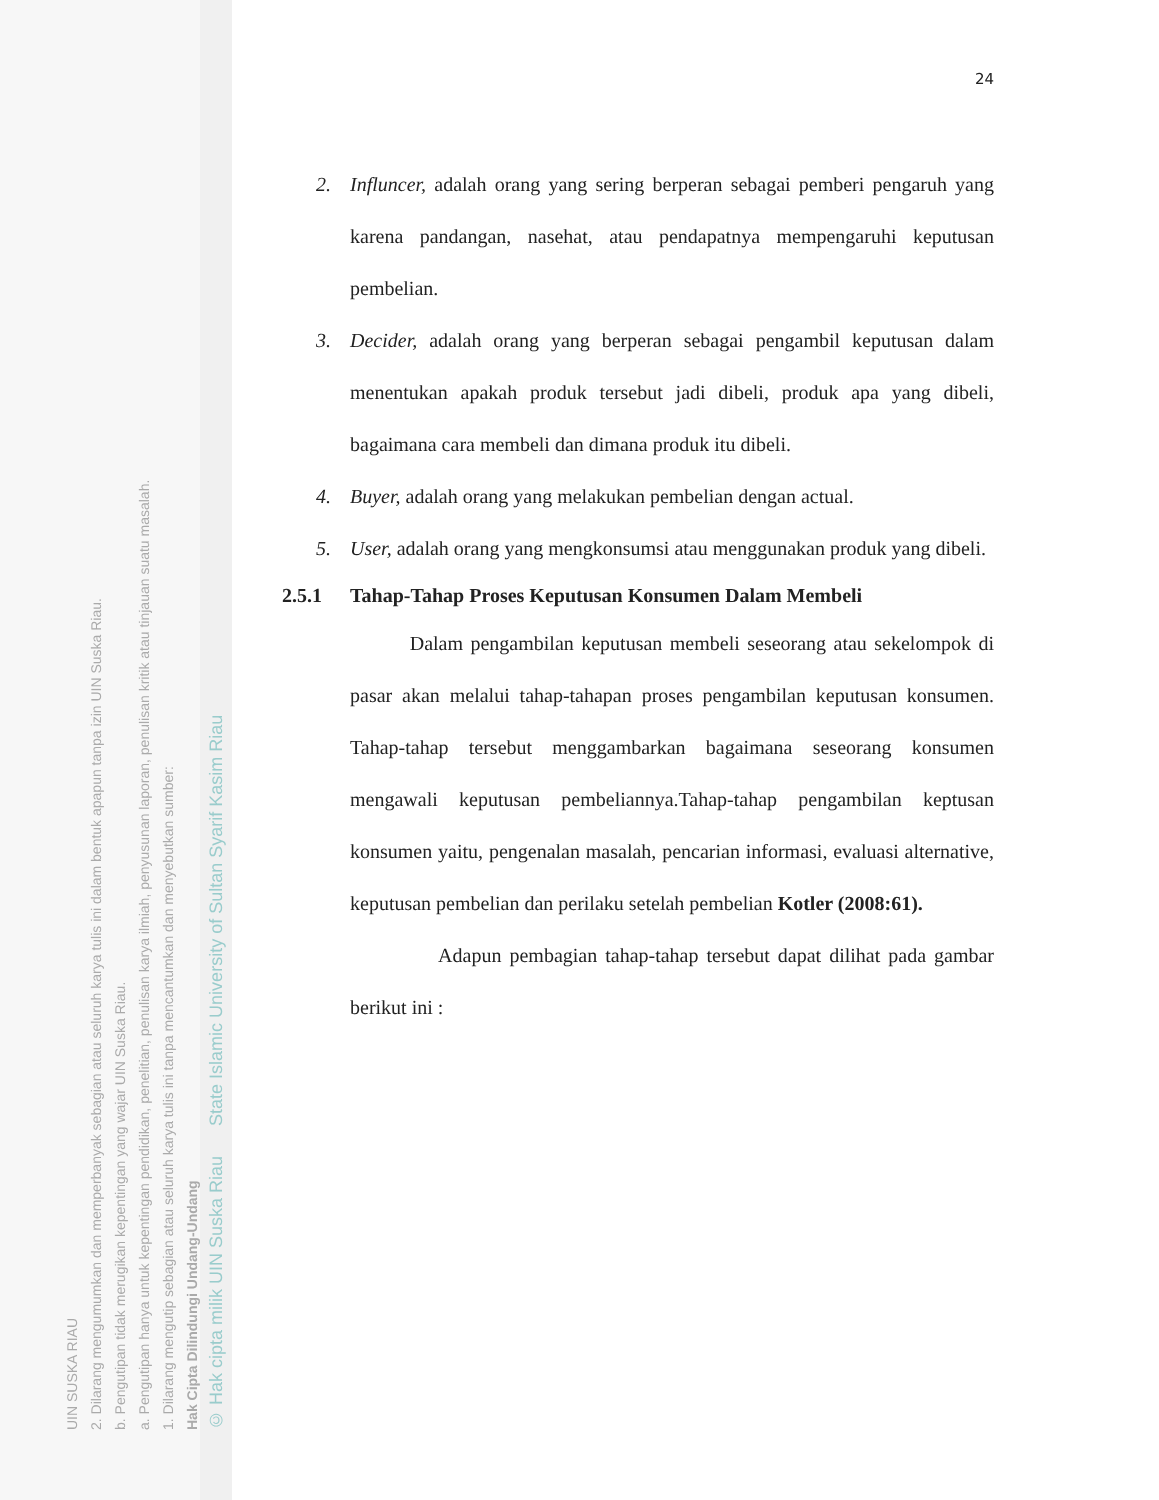UIN SUSKA RIAU
2. Dilarang mengumumkan dan memperbanyak sebagian atau seluruh karya tulis ini dalam bentuk apapun tanpa izin UIN Suska Riau.
b. Pengutipan tidak merugikan kepentingan yang wajar UIN Suska Riau.
a. Pengutipan hanya untuk kepentingan pendidikan, penelitian, penulisan karya ilmiah, penyusunan laporan, penulisan kritik atau tinjauan suatu masalah.
1. Dilarang mengutip sebagian atau seluruh karya tulis ini tanpa mencantumkan dan menyebutkan sumber:
Hak Cipta Dilindungi Undang-Undang
© Hak cipta milik UIN Suska Riau State Islamic University of Sultan Syarif Kasim Riau
24
2. Influncer, adalah orang yang sering berperan sebagai pemberi pengaruh yang karena pandangan, nasehat, atau pendapatnya mempengaruhi keputusan pembelian.
3. Decider, adalah orang yang berperan sebagai pengambil keputusan dalam menentukan apakah produk tersebut jadi dibeli, produk apa yang dibeli, bagaimana cara membeli dan dimana produk itu dibeli.
4. Buyer, adalah orang yang melakukan pembelian dengan actual.
5. User, adalah orang yang mengkonsumsi atau menggunakan produk yang dibeli.
2.5.1 Tahap-Tahap Proses Keputusan Konsumen Dalam Membeli
Dalam pengambilan keputusan membeli seseorang atau sekelompok di pasar akan melalui tahap-tahapan proses pengambilan keputusan konsumen. Tahap-tahap tersebut menggambarkan bagaimana seseorang konsumen mengawali keputusan pembeliannya.Tahap-tahap pengambilan keptusan konsumen yaitu, pengenalan masalah, pencarian informasi, evaluasi alternative, keputusan pembelian dan perilaku setelah pembelian Kotler (2008:61).
Adapun pembagian tahap-tahap tersebut dapat dilihat pada gambar berikut ini :